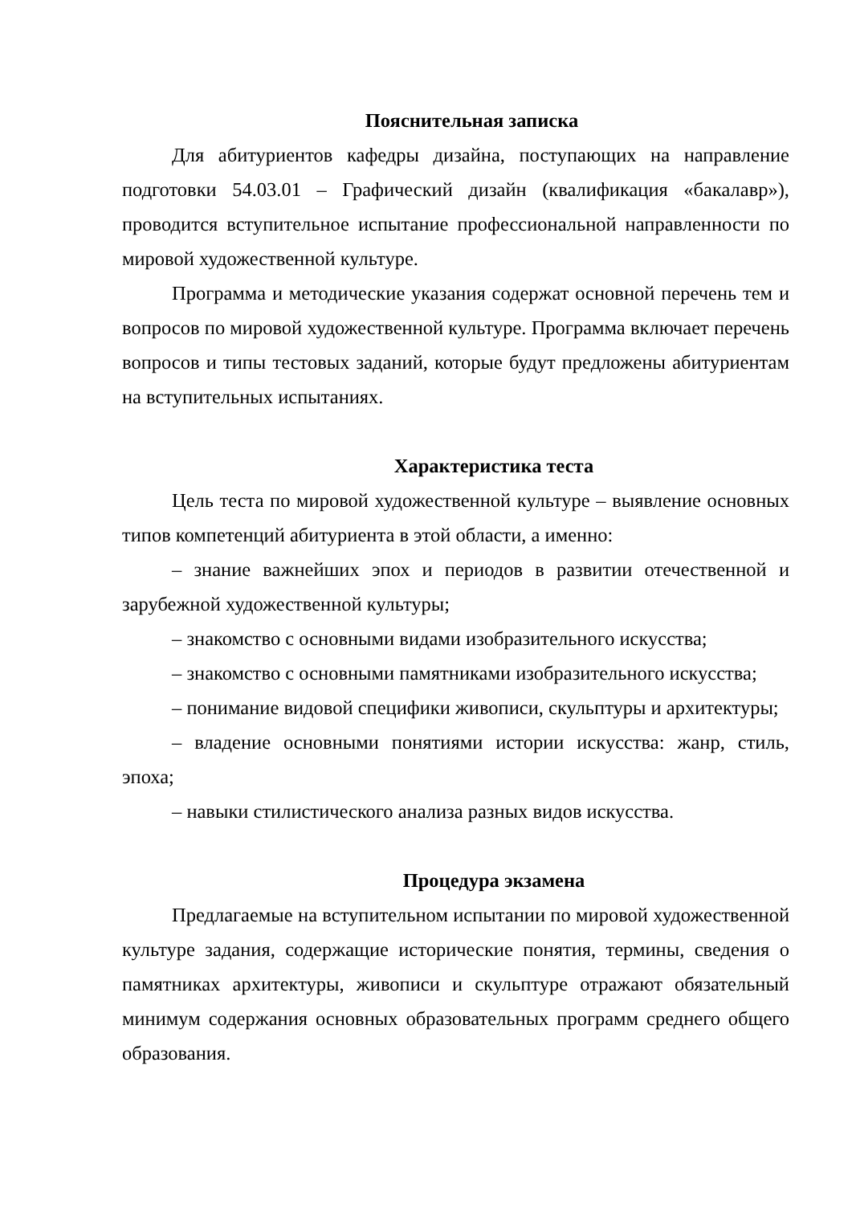Пояснительная записка
Для абитуриентов кафедры дизайна, поступающих на направление подготовки 54.03.01 – Графический дизайн (квалификация «бакалавр»), проводится вступительное испытание профессиональной направленности по мировой художественной культуре.
Программа и методические указания содержат основной перечень тем и вопросов по мировой художественной культуре. Программа включает перечень вопросов и типы тестовых заданий, которые будут предложены абитуриентам на вступительных испытаниях.
Характеристика теста
Цель теста по мировой художественной культуре – выявление основных типов компетенций абитуриента в этой области, а именно:
– знание важнейших эпох и периодов в развитии отечественной и зарубежной художественной культуры;
– знакомство с основными видами изобразительного искусства;
– знакомство с основными памятниками изобразительного искусства;
– понимание видовой специфики живописи, скульптуры и архитектуры;
– владение основными понятиями истории искусства: жанр, стиль, эпоха;
– навыки стилистического анализа разных видов искусства.
Процедура экзамена
Предлагаемые на вступительном испытании по мировой художественной культуре задания, содержащие исторические понятия, термины, сведения о памятниках архитектуры, живописи и скульптуре отражают обязательный минимум содержания основных образовательных программ среднего общего образования.